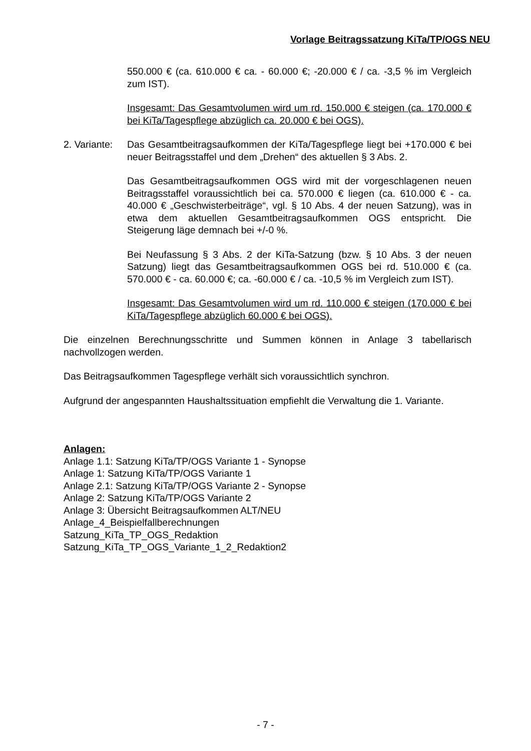Vorlage Beitragssatzung KiTa/TP/OGS NEU
550.000 € (ca. 610.000 € ca. - 60.000 €; -20.000 € / ca. -3,5 % im Vergleich zum IST).
Insgesamt: Das Gesamtvolumen wird um rd. 150.000 € steigen (ca. 170.000 € bei KiTa/Tagespflege abzüglich ca. 20.000 € bei OGS).
2. Variante:
Das Gesamtbeitragsaufkommen der KiTa/Tagespflege liegt bei +170.000 € bei neuer Beitragsstaffel und dem „Drehen“ des aktuellen § 3 Abs. 2.
Das Gesamtbeitragsaufkommen OGS wird mit der vorgeschlagenen neuen Beitragsstaffel voraussichtlich bei ca. 570.000 € liegen (ca. 610.000 € - ca. 40.000 € „Geschwisterbeiträge“, vgl. § 10 Abs. 4 der neuen Satzung), was in etwa dem aktuellen Gesamtbeitragsaufkommen OGS entspricht. Die Steigerung läge demnach bei +/-0 %.
Bei Neufassung § 3 Abs. 2 der KiTa-Satzung (bzw. § 10 Abs. 3 der neuen Satzung) liegt das Gesamtbeitragsaufkommen OGS bei rd. 510.000 € (ca. 570.000 € - ca. 60.000 €; ca. -60.000 € / ca. -10,5 % im Vergleich zum IST).
Insgesamt: Das Gesamtvolumen wird um rd. 110.000 € steigen (170.000 € bei KiTa/Tagespflege abzüglich 60.000 € bei OGS).
Die einzelnen Berechnungsschritte und Summen können in Anlage 3 tabellarisch nachvollzogen werden.
Das Beitragsaufkommen Tagespflege verhält sich voraussichtlich synchron.
Aufgrund der angespannten Haushaltssituation empfiehlt die Verwaltung die 1. Variante.
Anlagen:
Anlage 1.1: Satzung KiTa/TP/OGS Variante 1 - Synopse
Anlage 1: Satzung KiTa/TP/OGS Variante 1
Anlage 2.1: Satzung KiTa/TP/OGS Variante 2 - Synopse
Anlage 2: Satzung KiTa/TP/OGS Variante 2
Anlage 3: Übersicht Beitragsaufkommen ALT/NEU
Anlage_4_Beispielfallberechnungen
Satzung_KiTa_TP_OGS_Redaktion
Satzung_KiTa_TP_OGS_Variante_1_2_Redaktion2
- 7 -